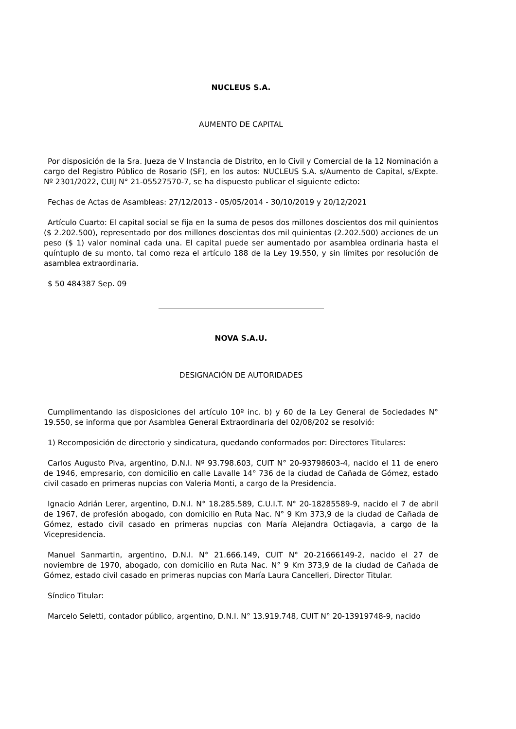NUCLEUS S.A.
AUMENTO DE CAPITAL
Por disposición de la Sra. Jueza de V Instancia de Distrito, en lo Civil y Comercial de la 12 Nominación a cargo del Registro Público de Rosario (SF), en los autos: NUCLEUS S.A. s/Aumento de Capital, s/Expte. Nº 2301/2022, CUIJ N° 21-05527570-7, se ha dispuesto publicar el siguiente edicto:
Fechas de Actas de Asambleas: 27/12/2013 - 05/05/2014 - 30/10/2019 y 20/12/2021
Artículo Cuarto: El capital social se fija en la suma de pesos dos millones doscientos dos mil quinientos ($ 2.202.500), representado por dos millones doscientas dos mil quinientas (2.202.500) acciones de un peso ($ 1) valor nominal cada una. El capital puede ser aumentado por asamblea ordinaria hasta el quíntuplo de su monto, tal como reza el artículo 188 de la Ley 19.550, y sin límites por resolución de asamblea extraordinaria.
$ 50 484387 Sep. 09
NOVA S.A.U.
DESIGNACIÓN DE AUTORIDADES
Cumplimentando las disposiciones del artículo 10º inc. b) y 60 de la Ley General de Sociedades N° 19.550, se informa que por Asamblea General Extraordinaria del 02/08/202 se resolvió:
1) Recomposición de directorio y sindicatura, quedando conformados por: Directores Titulares:
Carlos Augusto Piva, argentino, D.N.I. Nº 93.798.603, CUIT N° 20-93798603-4, nacido el 11 de enero de 1946, empresario, con domicilio en calle Lavalle 14° 736 de la ciudad de Cañada de Gómez, estado civil casado en primeras nupcias con Valeria Monti, a cargo de la Presidencia.
Ignacio Adrián Lerer, argentino, D.N.I. N° 18.285.589, C.U.I.T. N° 20-18285589-9, nacido el 7 de abril de 1967, de profesión abogado, con domicilio en Ruta Nac. N° 9 Km 373,9 de la ciudad de Cañada de Gómez, estado civil casado en primeras nupcias con María Alejandra Octiagavia, a cargo de la Vicepresidencia.
Manuel Sanmartin, argentino, D.N.I. N° 21.666.149, CUIT N° 20-21666149-2, nacido el 27 de noviembre de 1970, abogado, con domicilio en Ruta Nac. N° 9 Km 373,9 de la ciudad de Cañada de Gómez, estado civil casado en primeras nupcias con María Laura Cancelleri, Director Titular.
Síndico Titular:
Marcelo Seletti, contador público, argentino, D.N.I. N° 13.919.748, CUIT N° 20-13919748-9, nacido